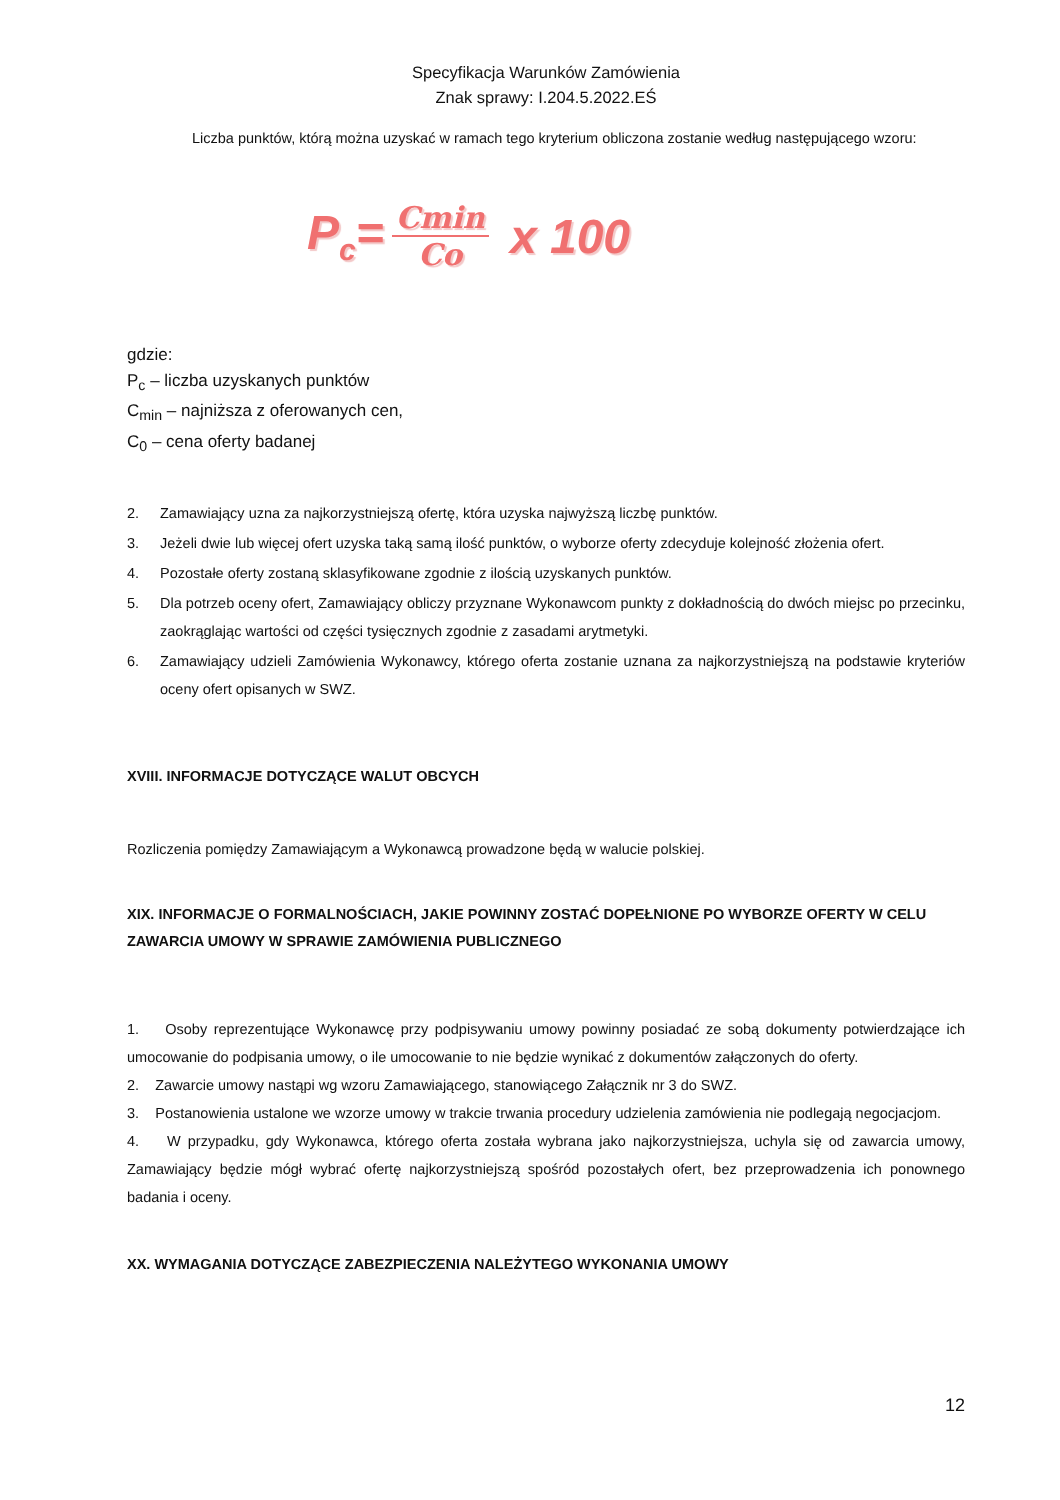Specyfikacja Warunków Zamówienia
Znak sprawy: I.204.5.2022.EŚ
Liczba punktów, którą można uzyskać w ramach tego kryterium obliczona zostanie według następującego wzoru:
P<sub>c</sub>= Cmin Co x 100
gdzie:
P<sub>c</sub> – liczba uzyskanych punktów
C<sub>min</sub> – najniższa z oferowanych cen,
C<sub>0</sub> – cena oferty badanej
2. Zamawiający uzna za najkorzystniejszą ofertę, która uzyska najwyższą liczbę punktów.
3. Jeżeli dwie lub więcej ofert uzyska taką samą ilość punktów, o wyborze oferty zdecyduje kolejność złożenia ofert.
4. Pozostałe oferty zostaną sklasyfikowane zgodnie z ilością uzyskanych punktów.
5. Dla potrzeb oceny ofert, Zamawiający obliczy przyznane Wykonawcom punkty z dokładnością do dwóch miejsc po przecinku, zaokrąglając wartości od części tysięcznych zgodnie z zasadami arytmetyki.
6. Zamawiający udzieli Zamówienia Wykonawcy, którego oferta zostanie uznana za najkorzystniejszą na podstawie kryteriów oceny ofert opisanych w SWZ.
XVIII. INFORMACJE DOTYCZĄCE WALUT OBCYCH
Rozliczenia pomiędzy Zamawiającym a Wykonawcą prowadzone będą w walucie polskiej.
XIX. INFORMACJE O FORMALNOŚCIACH, JAKIE POWINNY ZOSTAĆ DOPEŁNIONE PO WYBORZE OFERTY W CELU ZAWARCIA UMOWY W SPRAWIE ZAMÓWIENIA PUBLICZNEGO
1. Osoby reprezentujące Wykonawcę przy podpisywaniu umowy powinny posiadać ze sobą dokumenty potwierdzające ich umocowanie do podpisania umowy, o ile umocowanie to nie będzie wynikać z dokumentów załączonych do oferty.
2. Zawarcie umowy nastąpi wg wzoru Zamawiającego, stanowiącego Załącznik nr 3 do SWZ.
3. Postanowienia ustalone we wzorze umowy w trakcie trwania procedury udzielenia zamówienia nie podlegają negocjacjom.
4. W przypadku, gdy Wykonawca, którego oferta została wybrana jako najkorzystniejsza, uchyla się od zawarcia umowy, Zamawiający będzie mógł wybrać ofertę najkorzystniejszą spośród pozostałych ofert, bez przeprowadzenia ich ponownego badania i oceny.
XX. WYMAGANIA DOTYCZĄCE ZABEZPIECZENIA NALEŻYTEGO WYKONANIA UMOWY
12